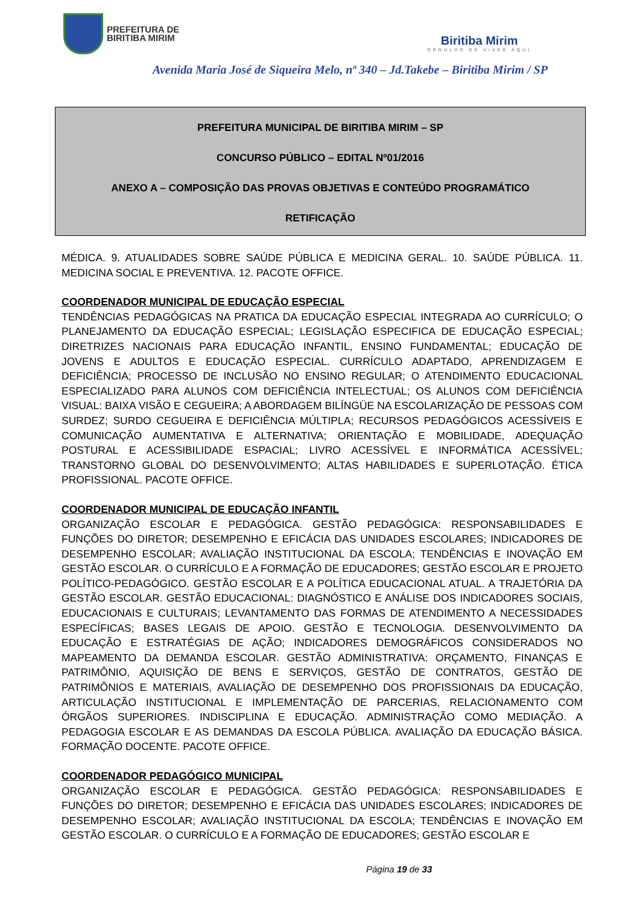PREFEITURA DE
BIRITIBA MIRIM
Biritiba Mirim
ORGULHO DE VIVER AQUI
Avenida Maria José de Siqueira Melo, nº 340 – Jd.Takebe – Biritiba Mirim / SP
PREFEITURA MUNICIPAL DE BIRITIBA MIRIM – SP
CONCURSO PÚBLICO – EDITAL Nº01/2016
ANEXO A – COMPOSIÇÃO DAS PROVAS OBJETIVAS E CONTEÚDO PROGRAMÁTICO
RETIFICAÇÃO
MÉDICA. 9. ATUALIDADES SOBRE SAÚDE PÚBLICA E MEDICINA GERAL. 10. SAÚDE PÚBLICA. 11. MEDICINA SOCIAL E PREVENTIVA. 12. PACOTE OFFICE.
COORDENADOR MUNICIPAL DE EDUCAÇÃO ESPECIAL
TENDÊNCIAS PEDAGÓGICAS NA PRATICA DA EDUCAÇÃO ESPECIAL INTEGRADA AO CURRÍCULO; O PLANEJAMENTO DA EDUCAÇÃO ESPECIAL; LEGISLAÇÃO ESPECIFICA DE EDUCAÇÃO ESPECIAL; DIRETRIZES NACIONAIS PARA EDUCAÇÃO INFANTIL, ENSINO FUNDAMENTAL; EDUCAÇÃO DE JOVENS E ADULTOS E EDUCAÇÃO ESPECIAL. CURRÍCULO ADAPTADO, APRENDIZAGEM E DEFICIÊNCIA; PROCESSO DE INCLUSÃO NO ENSINO REGULAR; O ATENDIMENTO EDUCACIONAL ESPECIALIZADO PARA ALUNOS COM DEFICIÊNCIA INTELECTUAL; OS ALUNOS COM DEFICIÊNCIA VISUAL: BAIXA VISÃO E CEGUEIRA; A ABORDAGEM BILÍNGÜE NA ESCOLARIZAÇÃO DE PESSOAS COM SURDEZ; SURDO CEGUEIRA E DEFICIÊNCIA MÚLTIPLA; RECURSOS PEDAGÓGICOS ACESSÍVEIS E COMUNICAÇÃO AUMENTATIVA E ALTERNATIVA; ORIENTAÇÃO E MOBILIDADE, ADEQUAÇÃO POSTURAL E ACESSIBILIDADE ESPACIAL; LIVRO ACESSÍVEL E INFORMÁTICA ACESSÍVEL; TRANSTORNO GLOBAL DO DESENVOLVIMENTO; ALTAS HABILIDADES E SUPERLOTAÇÃO. ÉTICA PROFISSIONAL. PACOTE OFFICE.
COORDENADOR MUNICIPAL DE EDUCAÇÃO INFANTIL
ORGANIZAÇÃO ESCOLAR E PEDAGÓGICA. GESTÃO PEDAGÓGICA: RESPONSABILIDADES E FUNÇÕES DO DIRETOR; DESEMPENHO E EFICÁCIA DAS UNIDADES ESCOLARES; INDICADORES DE DESEMPENHO ESCOLAR; AVALIAÇÃO INSTITUCIONAL DA ESCOLA; TENDÊNCIAS E INOVAÇÃO EM GESTÃO ESCOLAR. O CURRÍCULO E A FORMAÇÃO DE EDUCADORES; GESTÃO ESCOLAR E PROJETO POLÍTICO-PEDAGÓGICO. GESTÃO ESCOLAR E A POLÍTICA EDUCACIONAL ATUAL. A TRAJETÓRIA DA GESTÃO ESCOLAR. GESTÃO EDUCACIONAL: DIAGNÓSTICO E ANÁLISE DOS INDICADORES SOCIAIS, EDUCACIONAIS E CULTURAIS; LEVANTAMENTO DAS FORMAS DE ATENDIMENTO A NECESSIDADES ESPECÍFICAS; BASES LEGAIS DE APOIO. GESTÃO E TECNOLOGIA. DESENVOLVIMENTO DA EDUCAÇÃO E ESTRATÉGIAS DE AÇÃO; INDICADORES DEMOGRÁFICOS CONSIDERADOS NO MAPEAMENTO DA DEMANDA ESCOLAR. GESTÃO ADMINISTRATIVA: ORÇAMENTO, FINANÇAS E PATRIMÔNIO, AQUISIÇÃO DE BENS E SERVIÇOS, GESTÃO DE CONTRATOS, GESTÃO DE PATRIMÔNIOS E MATERIAIS, AVALIAÇÃO DE DESEMPENHO DOS PROFISSIONAIS DA EDUCAÇÃO, ARTICULAÇÃO INSTITUCIONAL E IMPLEMENTAÇÃO DE PARCERIAS, RELACIONAMENTO COM ÓRGÃOS SUPERIORES. INDISCIPLINA E EDUCAÇÃO. ADMINISTRAÇÃO COMO MEDIAÇÃO. A PEDAGOGIA ESCOLAR E AS DEMANDAS DA ESCOLA PÚBLICA. AVALIAÇÃO DA EDUCAÇÃO BÁSICA. FORMAÇÃO DOCENTE. PACOTE OFFICE.
COORDENADOR PEDAGÓGICO MUNICIPAL
ORGANIZAÇÃO ESCOLAR E PEDAGÓGICA. GESTÃO PEDAGÓGICA: RESPONSABILIDADES E FUNÇÕES DO DIRETOR; DESEMPENHO E EFICÁCIA DAS UNIDADES ESCOLARES; INDICADORES DE DESEMPENHO ESCOLAR; AVALIAÇÃO INSTITUCIONAL DA ESCOLA; TENDÊNCIAS E INOVAÇÃO EM GESTÃO ESCOLAR. O CURRÍCULO E A FORMAÇÃO DE EDUCADORES; GESTÃO ESCOLAR E
Página 19 de 33